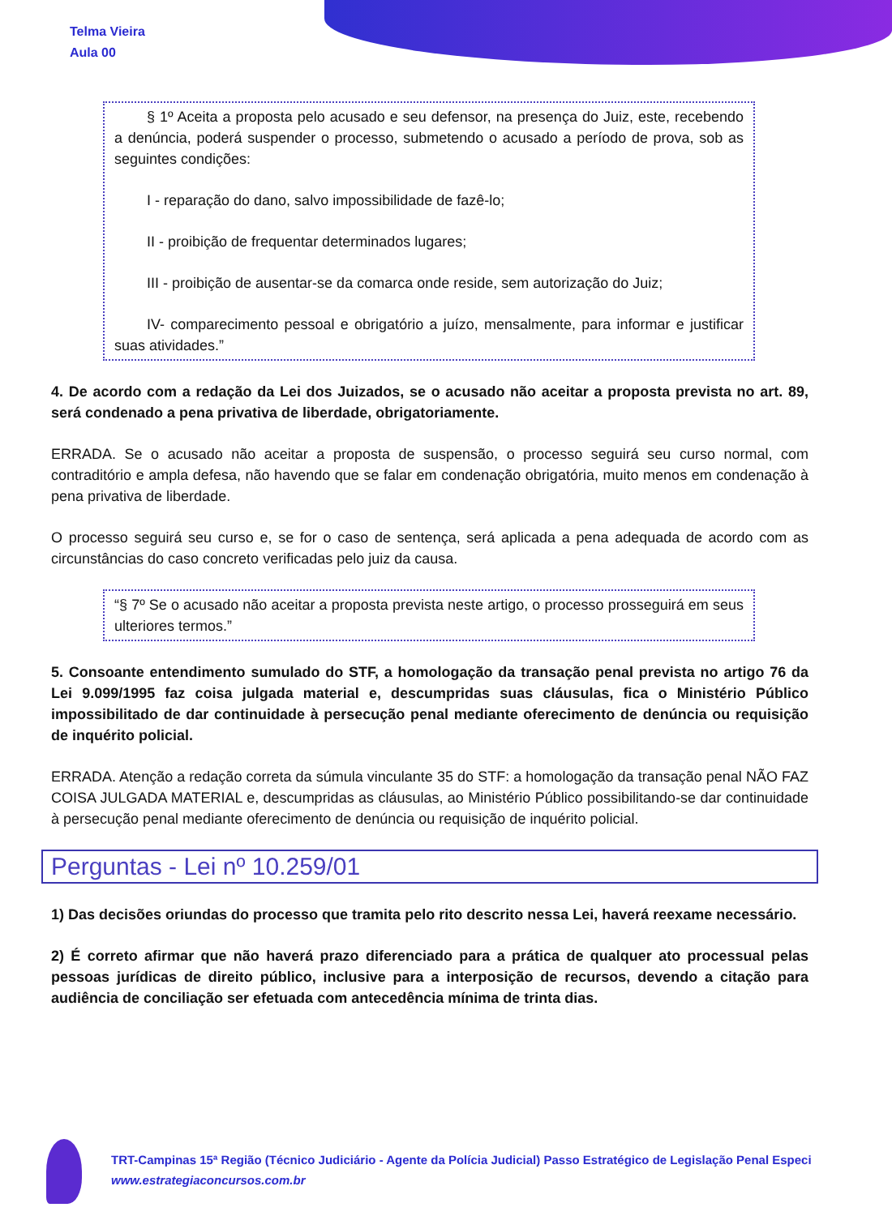Telma Vieira
Aula 00
§ 1º Aceita a proposta pelo acusado e seu defensor, na presença do Juiz, este, recebendo a denúncia, poderá suspender o processo, submetendo o acusado a período de prova, sob as seguintes condições:
I - reparação do dano, salvo impossibilidade de fazê-lo;
II - proibição de frequentar determinados lugares;
III - proibição de ausentar-se da comarca onde reside, sem autorização do Juiz;
IV- comparecimento pessoal e obrigatório a juízo, mensalmente, para informar e justificar suas atividades.”
4. De acordo com a redação da Lei dos Juizados, se o acusado não aceitar a proposta prevista no art. 89, será condenado a pena privativa de liberdade, obrigatoriamente.
ERRADA. Se o acusado não aceitar a proposta de suspensão, o processo seguirá seu curso normal, com contraditório e ampla defesa, não havendo que se falar em condenação obrigatória, muito menos em condenação à pena privativa de liberdade.
O processo seguirá seu curso e, se for o caso de sentença, será aplicada a pena adequada de acordo com as circunstâncias do caso concreto verificadas pelo juiz da causa.
“§ 7º Se o acusado não aceitar a proposta prevista neste artigo, o processo prosseguirá em seus ulteriores termos.”
5. Consoante entendimento sumulado do STF, a homologação da transação penal prevista no artigo 76 da Lei 9.099/1995 faz coisa julgada material e, descumpridas suas cláusulas, fica o Ministério Público impossibilitado de dar continuidade à persecução penal mediante oferecimento de denúncia ou requisição de inquérito policial.
ERRADA. Atenção a redação correta da súmula vinculante 35 do STF: a homologação da transação penal NÃO FAZ COISA JULGADA MATERIAL e, descumpridas as cláusulas, ao Ministério Público possibilitando-se dar continuidade à persecução penal mediante oferecimento de denúncia ou requisição de inquérito policial.
Perguntas - Lei nº 10.259/01
1) Das decisões oriundas do processo que tramita pelo rito descrito nessa Lei, haverá reexame necessário.
2) É correto afirmar que não haverá prazo diferenciado para a prática de qualquer ato processual pelas pessoas jurídicas de direito público, inclusive para a interposição de recursos, devendo a citação para audiência de conciliação ser efetuada com antecedência mínima de trinta dias.
TRT-Campinas 15ª Região (Técnico Judiciário - Agente da Polícia Judicial) Passo Estratégico de Legislação Penal Especi
www.estrategiaconcursos.com.br